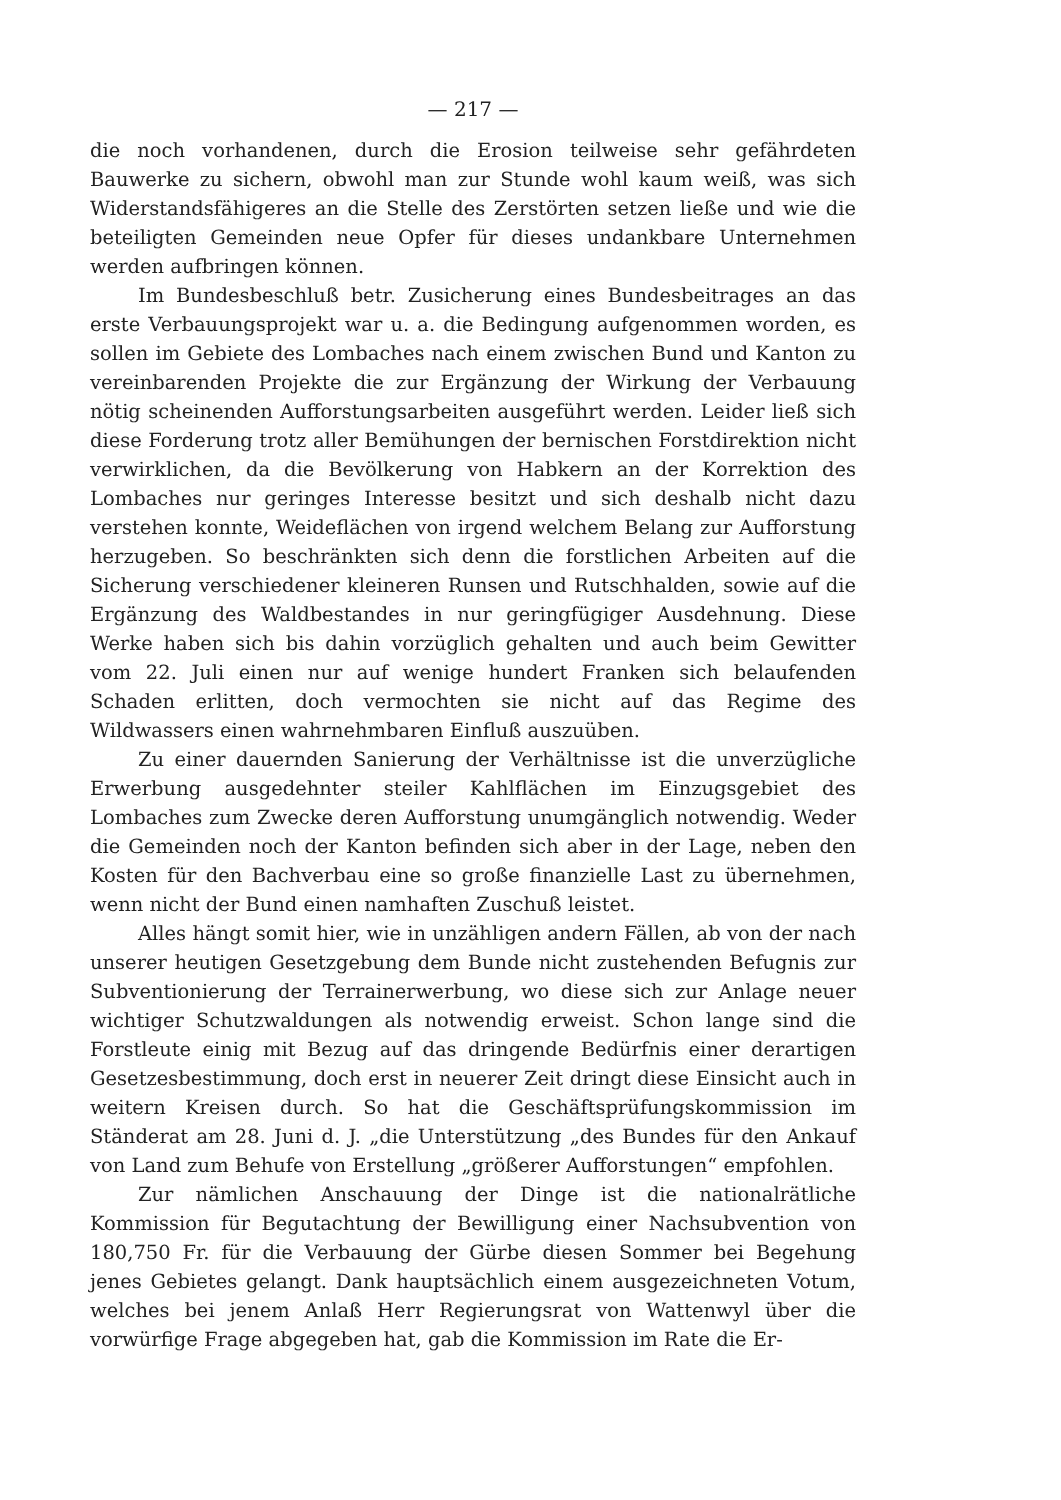— 217 —
die noch vorhandenen, durch die Erosion teilweise sehr gefährdeten Bauwerke zu sichern, obwohl man zur Stunde wohl kaum weiß, was sich Widerstandsfähigeres an die Stelle des Zerstörten setzen ließe und wie die beteiligten Gemeinden neue Opfer für dieses undankbare Unternehmen werden aufbringen können.
Im Bundesbeschluß betr. Zusicherung eines Bundesbeitrages an das erste Verbauungsprojekt war u. a. die Bedingung aufgenommen worden, es sollen im Gebiete des Lombaches nach einem zwischen Bund und Kanton zu vereinbarenden Projekte die zur Ergänzung der Wirkung der Verbauung nötig scheinenden Aufforstungsarbeiten ausgeführt werden. Leider ließ sich diese Forderung trotz aller Bemühungen der bernischen Forstdirektion nicht verwirklichen, da die Bevölkerung von Habkern an der Korrektion des Lombaches nur geringes Interesse besitzt und sich deshalb nicht dazu verstehen konnte, Weideflächen von irgend welchem Belang zur Aufforstung herzugeben. So beschränkten sich denn die forstlichen Arbeiten auf die Sicherung verschiedener kleineren Runsen und Rutschhalden, sowie auf die Ergänzung des Waldbestandes in nur geringfügiger Ausdehnung. Diese Werke haben sich bis dahin vorzüglich gehalten und auch beim Gewitter vom 22. Juli einen nur auf wenige hundert Franken sich belaufenden Schaden erlitten, doch vermochten sie nicht auf das Regime des Wildwassers einen wahrnehmbaren Einfluß auszuüben.
Zu einer dauernden Sanierung der Verhältnisse ist die unverzügliche Erwerbung ausgedehnter steiler Kahlflächen im Einzugsgebiet des Lombaches zum Zwecke deren Aufforstung unumgänglich notwendig. Weder die Gemeinden noch der Kanton befinden sich aber in der Lage, neben den Kosten für den Bachverbau eine so große finanzielle Last zu übernehmen, wenn nicht der Bund einen namhaften Zuschuß leistet.
Alles hängt somit hier, wie in unzähligen andern Fällen, ab von der nach unserer heutigen Gesetzgebung dem Bunde nicht zustehenden Befugnis zur Subventionierung der Terrainerwerbung, wo diese sich zur Anlage neuer wichtiger Schutzwaldungen als notwendig erweist. Schon lange sind die Forstleute einig mit Bezug auf das dringende Bedürfnis einer derartigen Gesetzesbestimmung, doch erst in neuerer Zeit dringt diese Einsicht auch in weitern Kreisen durch. So hat die Geschäftsprüfungskommission im Ständerat am 28. Juni d. J. „die Unterstützung „des Bundes für den Ankauf von Land zum Behufe von Erstellung „größerer Aufforstungen“ empfohlen.
Zur nämlichen Anschauung der Dinge ist die nationalrätliche Kommission für Begutachtung der Bewilligung einer Nachsubvention von 180,750 Fr. für die Verbauung der Gürbe diesen Sommer bei Begehung jenes Gebietes gelangt. Dank hauptsächlich einem ausgezeichneten Votum, welches bei jenem Anlaß Herr Regierungsrat von Wattenwyl über die vorwürfige Frage abgegeben hat, gab die Kommission im Rate die Er-